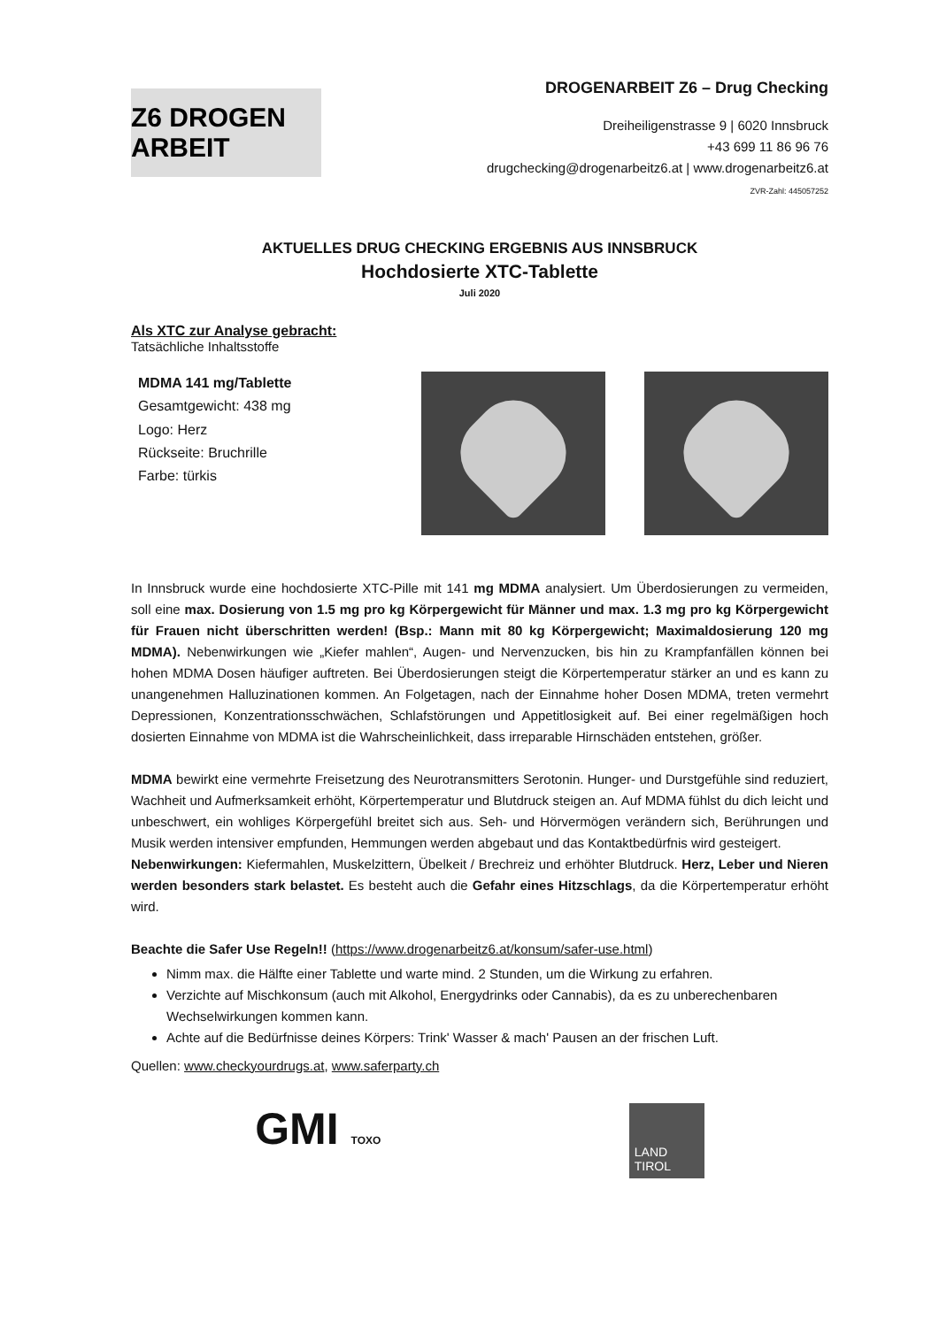Z6 DROGEN ARBEIT
DROGENARBEIT Z6 – Drug Checking
Dreiheiligenstrasse 9 | 6020 Innsbruck
+43 699 11 86 96 76
drugchecking@drogenarbeitz6.at | www.drogenarbeitz6.at
ZVR-Zahl: 445057252
AKTUELLES DRUG CHECKING ERGEBNIS AUS INNSBRUCK
Hochdosierte XTC-Tablette
Juli 2020
Als XTC zur Analyse gebracht:
Tatsächliche Inhaltsstoffe
MDMA 141 mg/Tablette
Gesamtgewicht: 438 mg
Logo: Herz
Rückseite: Bruchrille
Farbe: türkis
In Innsbruck wurde eine hochdosierte XTC-Pille mit 141 mg MDMA analysiert. Um Überdosierungen zu vermeiden, soll eine max. Dosierung von 1.5 mg pro kg Körpergewicht für Männer und max. 1.3 mg pro kg Körpergewicht für Frauen nicht überschritten werden! (Bsp.: Mann mit 80 kg Körpergewicht; Maximaldosierung 120 mg MDMA). Nebenwirkungen wie „Kiefer mahlen“, Augen- und Nervenzucken, bis hin zu Krampfanfällen können bei hohen MDMA Dosen häufiger auftreten. Bei Überdosierungen steigt die Körpertemperatur stärker an und es kann zu unangenehmen Halluzinationen kommen. An Folgetagen, nach der Einnahme hoher Dosen MDMA, treten vermehrt Depressionen, Konzentrationsschwächen, Schlafstörungen und Appetitlosigkeit auf. Bei einer regelmäßigen hoch dosierten Einnahme von MDMA ist die Wahrscheinlichkeit, dass irreparable Hirnschäden entstehen, größer.
MDMA bewirkt eine vermehrte Freisetzung des Neurotransmitters Serotonin. Hunger- und Durstgefühle sind reduziert, Wachheit und Aufmerksamkeit erhöht, Körpertemperatur und Blutdruck steigen an. Auf MDMA fühlst du dich leicht und unbeschwert, ein wohliges Körpergefühl breitet sich aus. Seh- und Hörvermögen verändern sich, Berührungen und Musik werden intensiver empfunden, Hemmungen werden abgebaut und das Kontaktbedürfnis wird gesteigert.
Nebenwirkungen: Kiefermahlen, Muskelzittern, Übelkeit / Brechreiz und erhöhter Blutdruck. Herz, Leber und Nieren werden besonders stark belastet. Es besteht auch die Gefahr eines Hitzschlags, da die Körpertemperatur erhöht wird.
Beachte die Safer Use Regeln!! (https://www.drogenarbeitz6.at/konsum/safer-use.html)
Nimm max. die Hälfte einer Tablette und warte mind. 2 Stunden, um die Wirkung zu erfahren.
Verzichte auf Mischkonsum (auch mit Alkohol, Energydrinks oder Cannabis), da es zu unberechenbaren Wechselwirkungen kommen kann.
Achte auf die Bedürfnisse deines Körpers: Trink' Wasser & mach' Pausen an der frischen Luft.
Quellen: www.checkyourdrugs.at, www.saferparty.ch
GMI TOXO
LAND
TIROL